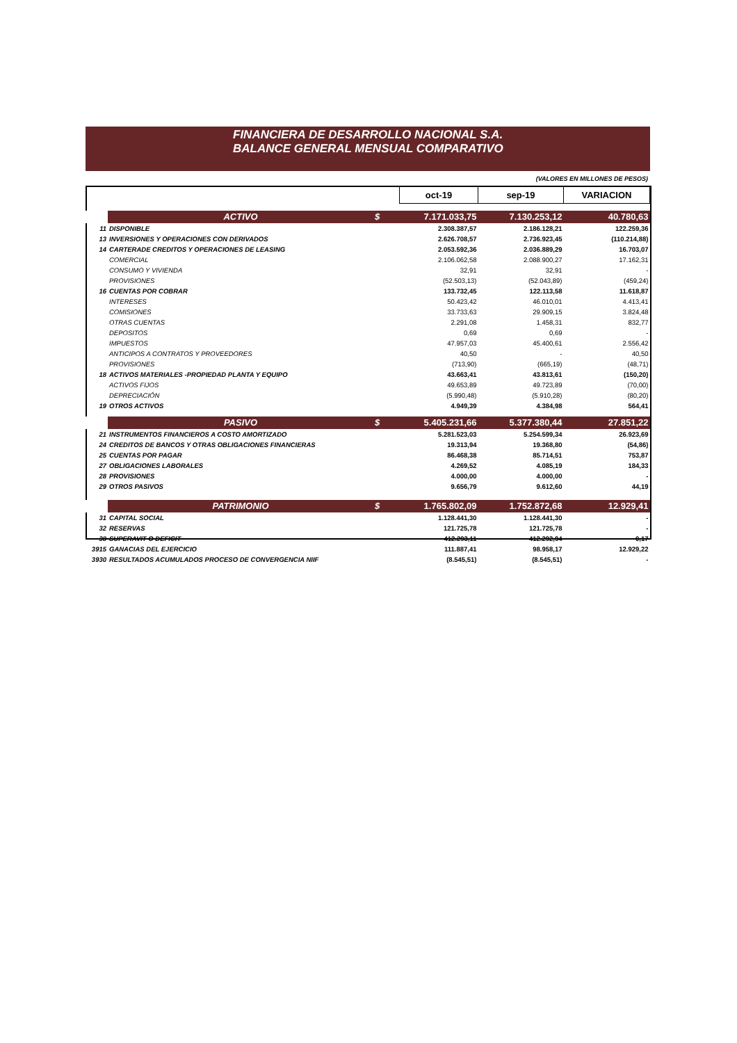FINANCIERA DE DESARROLLO NACIONAL S.A.
BALANCE GENERAL MENSUAL COMPARATIVO
(VALORES EN MILLONES DE PESOS)
| | | | oct-19 | sep-19 | VARIACION |
| --- | --- | --- | --- | --- | --- |
| | ACTIVO | $ | 7.171.033,75 | 7.130.253,12 | 40.780,63 |
| 11 | DISPONIBLE | | 2.308.387,57 | 2.186.128,21 | 122.259,36 |
| 13 | INVERSIONES Y OPERACIONES CON DERIVADOS | | 2.626.708,57 | 2.736.923,45 | (110.214,88) |
| 14 | CARTERADE CREDITOS Y OPERACIONES DE LEASING | | 2.053.592,36 | 2.036.889,29 | 16.703,07 |
| | COMERCIAL | | 2.106.062,58 | 2.088.900,27 | 17.162,31 |
| | CONSUMO Y VIVIENDA | | 32,91 | 32,91 | - |
| | PROVISIONES | | (52.503,13) | (52.043,89) | (459,24) |
| 16 | CUENTAS POR COBRAR | | 133.732,45 | 122.113,58 | 11.618,87 |
| | INTERESES | | 50.423,42 | 46.010,01 | 4.413,41 |
| | COMISIONES | | 33.733,63 | 29.909,15 | 3.824,48 |
| | OTRAS CUENTAS | | 2.291,08 | 1.458,31 | 832,77 |
| | DEPOSITOS | | 0,69 | 0,69 | - |
| | IMPUESTOS | | 47.957,03 | 45.400,61 | 2.556,42 |
| | ANTICIPOS A CONTRATOS Y PROVEEDORES | | 40,50 | - | 40,50 |
| | PROVISIONES | | (713,90) | (665,19) | (48,71) |
| 18 | ACTIVOS MATERIALES -PROPIEDAD PLANTA Y EQUIPO | | 43.663,41 | 43.813,61 | (150,20) |
| | ACTIVOS FIJOS | | 49.653,89 | 49.723,89 | (70,00) |
| | DEPRECIACIÓN | | (5.990,48) | (5.910,28) | (80,20) |
| 19 | OTROS ACTIVOS | | 4.949,39 | 4.384,98 | 564,41 |
| | PASIVO | $ | 5.405.231,66 | 5.377.380,44 | 27.851,22 |
| 21 | INSTRUMENTOS FINANCIEROS A COSTO AMORTIZADO | | 5.281.523,03 | 5.254.599,34 | 26.923,69 |
| 24 | CREDITOS DE BANCOS Y OTRAS OBLIGACIONES FINANCIERAS | | 19.313,94 | 19.368,80 | (54,86) |
| 25 | CUENTAS POR PAGAR | | 86.468,38 | 85.714,51 | 753,87 |
| 27 | OBLIGACIONES LABORALES | | 4.269,52 | 4.085,19 | 184,33 |
| 28 | PROVISIONES | | 4.000,00 | 4.000,00 | - |
| 29 | OTROS PASIVOS | | 9.656,79 | 9.612,60 | 44,19 |
| | PATRIMONIO | $ | 1.765.802,09 | 1.752.872,68 | 12.929,41 |
| 31 | CAPITAL SOCIAL | | 1.128.441,30 | 1.128.441,30 | - |
| 32 | RESERVAS | | 121.725,78 | 121.725,78 | - |
| 38 | SUPERAVIT O DEFICIT | | 412.293,11 | 412.292,94 | 0,17 |
| 3915 | GANACIAS DEL EJERCICIO | | 111.887,41 | 98.958,17 | 12.929,22 |
| 3930 | RESULTADOS ACUMULADOS PROCESO DE CONVERGENCIA NIIF | | (8.545,51) | (8.545,51) | - |